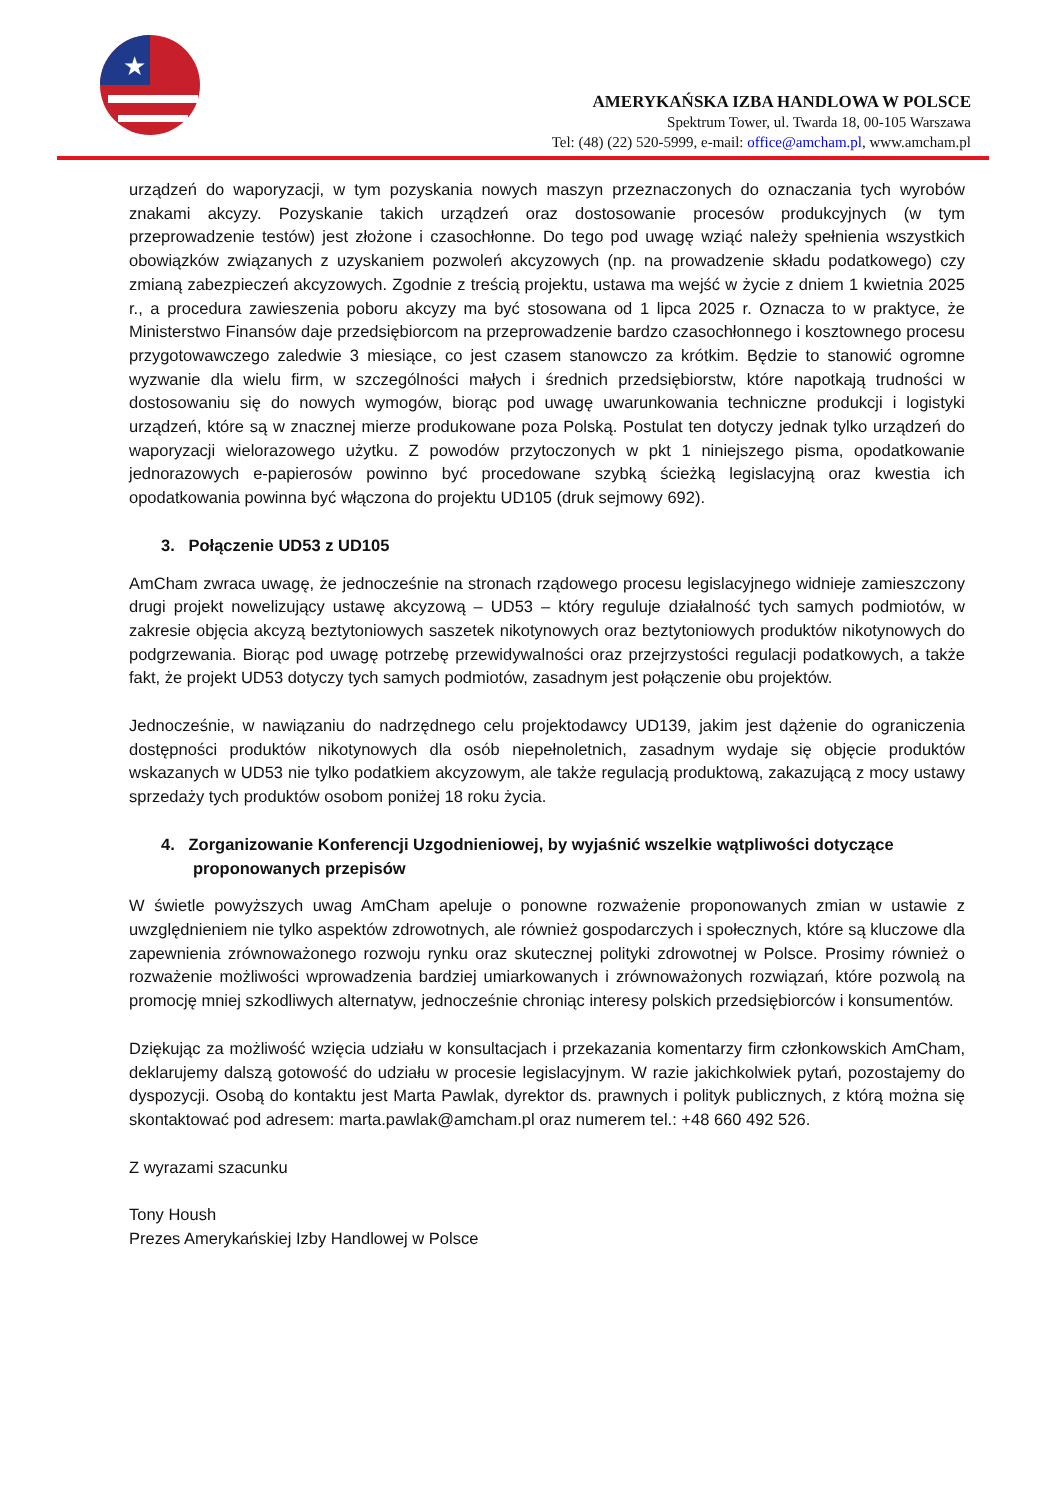★
AMERYKAŃSKA IZBA HANDLOWA W POLSCE
Spektrum Tower, ul. Twarda 18, 00-105 Warszawa
Tel: (48) (22) 520-5999, e-mail: office@amcham.pl, www.amcham.pl
urządzeń do waporyzacji, w tym pozyskania nowych maszyn przeznaczonych do oznaczania tych wyrobów znakami akcyzy. Pozyskanie takich urządzeń oraz dostosowanie procesów produkcyjnych (w tym przeprowadzenie testów) jest złożone i czasochłonne. Do tego pod uwagę wziąć należy spełnienia wszystkich obowiązków związanych z uzyskaniem pozwoleń akcyzowych (np. na prowadzenie składu podatkowego) czy zmianą zabezpieczeń akcyzowych. Zgodnie z treścią projektu, ustawa ma wejść w życie z dniem 1 kwietnia 2025 r., a procedura zawieszenia poboru akcyzy ma być stosowana od 1 lipca 2025 r. Oznacza to w praktyce, że Ministerstwo Finansów daje przedsiębiorcom na przeprowadzenie bardzo czasochłonnego i kosztownego procesu przygotowawczego zaledwie 3 miesiące, co jest czasem stanowczo za krótkim. Będzie to stanowić ogromne wyzwanie dla wielu firm, w szczególności małych i średnich przedsiębiorstw, które napotkają trudności w dostosowaniu się do nowych wymogów, biorąc pod uwagę uwarunkowania techniczne produkcji i logistyki urządzeń, które są w znacznej mierze produkowane poza Polską. Postulat ten dotyczy jednak tylko urządzeń do waporyzacji wielorazowego użytku. Z powodów przytoczonych w pkt 1 niniejszego pisma, opodatkowanie jednorazowych e-papierosów powinno być procedowane szybką ścieżką legislacyjną oraz kwestia ich opodatkowania powinna być włączona do projektu UD105 (druk sejmowy 692).
3. Połączenie UD53 z UD105
AmCham zwraca uwagę, że jednocześnie na stronach rządowego procesu legislacyjnego widnieje zamieszczony drugi projekt nowelizujący ustawę akcyzową – UD53 – który reguluje działalność tych samych podmiotów, w zakresie objęcia akcyzą beztytoniowych saszetek nikotynowych oraz beztytoniowych produktów nikotynowych do podgrzewania. Biorąc pod uwagę potrzebę przewidywalności oraz przejrzystości regulacji podatkowych, a także fakt, że projekt UD53 dotyczy tych samych podmiotów, zasadnym jest połączenie obu projektów.
Jednocześnie, w nawiązaniu do nadrzędnego celu projektodawcy UD139, jakim jest dążenie do ograniczenia dostępności produktów nikotynowych dla osób niepełnoletnich, zasadnym wydaje się objęcie produktów wskazanych w UD53 nie tylko podatkiem akcyzowym, ale także regulacją produktową, zakazującą z mocy ustawy sprzedaży tych produktów osobom poniżej 18 roku życia.
4. Zorganizowanie Konferencji Uzgodnieniowej, by wyjaśnić wszelkie wątpliwości dotyczące proponowanych przepisów
W świetle powyższych uwag AmCham apeluje o ponowne rozważenie proponowanych zmian w ustawie z uwzględnieniem nie tylko aspektów zdrowotnych, ale również gospodarczych i społecznych, które są kluczowe dla zapewnienia zrównoważonego rozwoju rynku oraz skutecznej polityki zdrowotnej w Polsce. Prosimy również o rozważenie możliwości wprowadzenia bardziej umiarkowanych i zrównoważonych rozwiązań, które pozwolą na promocję mniej szkodliwych alternatyw, jednocześnie chroniąc interesy polskich przedsiębiorców i konsumentów.
Dziękując za możliwość wzięcia udziału w konsultacjach i przekazania komentarzy firm członkowskich AmCham, deklarujemy dalszą gotowość do udziału w procesie legislacyjnym. W razie jakichkolwiek pytań, pozostajemy do dyspozycji. Osobą do kontaktu jest Marta Pawlak, dyrektor ds. prawnych i polityk publicznych, z którą można się skontaktować pod adresem: marta.pawlak@amcham.pl oraz numerem tel.: +48 660 492 526.
Z wyrazami szacunku
Tony Housh
Prezes Amerykańskiej Izby Handlowej w Polsce